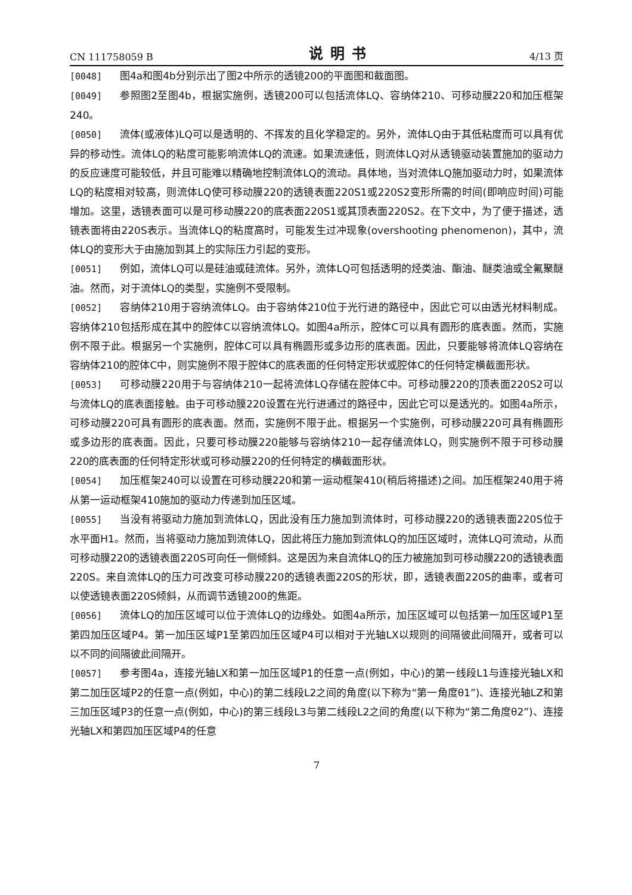CN 111758059 B 说明书 4/13 页
[0048] 图4a和图4b分别示出了图2中所示的透镜200的平面图和截面图。
[0049] 参照图2至图4b，根据实施例，透镜200可以包括流体LQ、容纳体210、可移动膜220和加压框架240。
[0050] 流体(或液体)LQ可以是透明的、不挥发的且化学稳定的。另外，流体LQ由于其低粘度而可以具有优异的移动性。流体LQ的粘度可能影响流体LQ的流速。如果流速低，则流体LQ对从透镜驱动装置施加的驱动力的反应速度可能较低，并且可能难以精确地控制流体LQ的流动。具体地，当对流体LQ施加驱动力时，如果流体LQ的粘度相对较高，则流体LQ使可移动膜220的透镜表面220S1或220S2变形所需的时间(即响应时间)可能增加。这里，透镜表面可以是可移动膜220的底表面220S1或其顶表面220S2。在下文中，为了便于描述，透镜表面将由220S表示。当流体LQ的粘度高时，可能发生过冲现象(overshooting phenomenon)，其中，流体LQ的变形大于由施加到其上的实际压力引起的变形。
[0051] 例如，流体LQ可以是硅油或硅流体。另外，流体LQ可包括透明的烃类油、酯油、醚类油或全氟聚醚油。然而，对于流体LQ的类型，实施例不受限制。
[0052] 容纳体210用于容纳流体LQ。由于容纳体210位于光行进的路径中，因此它可以由透光材料制成。容纳体210包括形成在其中的腔体C以容纳流体LQ。如图4a所示，腔体C可以具有圆形的底表面。然而，实施例不限于此。根据另一个实施例，腔体C可以具有椭圆形或多边形的底表面。因此，只要能够将流体LQ容纳在容纳体210的腔体C中，则实施例不限于腔体C的底表面的任何特定形状或腔体C的任何特定横截面形状。
[0053] 可移动膜220用于与容纳体210一起将流体LQ存储在腔体C中。可移动膜220的顶表面220S2可以与流体LQ的底表面接触。由于可移动膜220设置在光行进通过的路径中，因此它可以是透光的。如图4a所示，可移动膜220可具有圆形的底表面。然而，实施例不限于此。根据另一个实施例，可移动膜220可具有椭圆形或多边形的底表面。因此，只要可移动膜220能够与容纳体210一起存储流体LQ，则实施例不限于可移动膜220的底表面的任何特定形状或可移动膜220的任何特定的横截面形状。
[0054] 加压框架240可以设置在可移动膜220和第一运动框架410(稍后将描述)之间。加压框架240用于将从第一运动框架410施加的驱动力传递到加压区域。
[0055] 当没有将驱动力施加到流体LQ，因此没有压力施加到流体时，可移动膜220的透镜表面220S位于水平面H1。然而，当将驱动力施加到流体LQ，因此将压力施加到流体LQ的加压区域时，流体LQ可流动，从而可移动膜220的透镜表面220S可向任一侧倾斜。这是因为来自流体LQ的压力被施加到可移动膜220的透镜表面220S。来自流体LQ的压力可改变可移动膜220的透镜表面220S的形状，即，透镜表面220S的曲率，或者可以使透镜表面220S倾斜，从而调节透镜200的焦距。
[0056] 流体LQ的加压区域可以位于流体LQ的边缘处。如图4a所示，加压区域可以包括第一加压区域P1至第四加压区域P4。第一加压区域P1至第四加压区域P4可以相对于光轴LX以规则的间隔彼此间隔开，或者可以以不同的间隔彼此间隔开。
[0057] 参考图4a，连接光轴LX和第一加压区域P1的任意一点(例如，中心)的第一线段L1与连接光轴LX和第二加压区域P2的任意一点(例如，中心)的第二线段L2之间的角度(以下称为“第一角度θ1”)、连接光轴LZ和第三加压区域P3的任意一点(例如，中心)的第三线段L3与第二线段L2之间的角度(以下称为“第二角度θ2”)、连接光轴LX和第四加压区域P4的任意
7